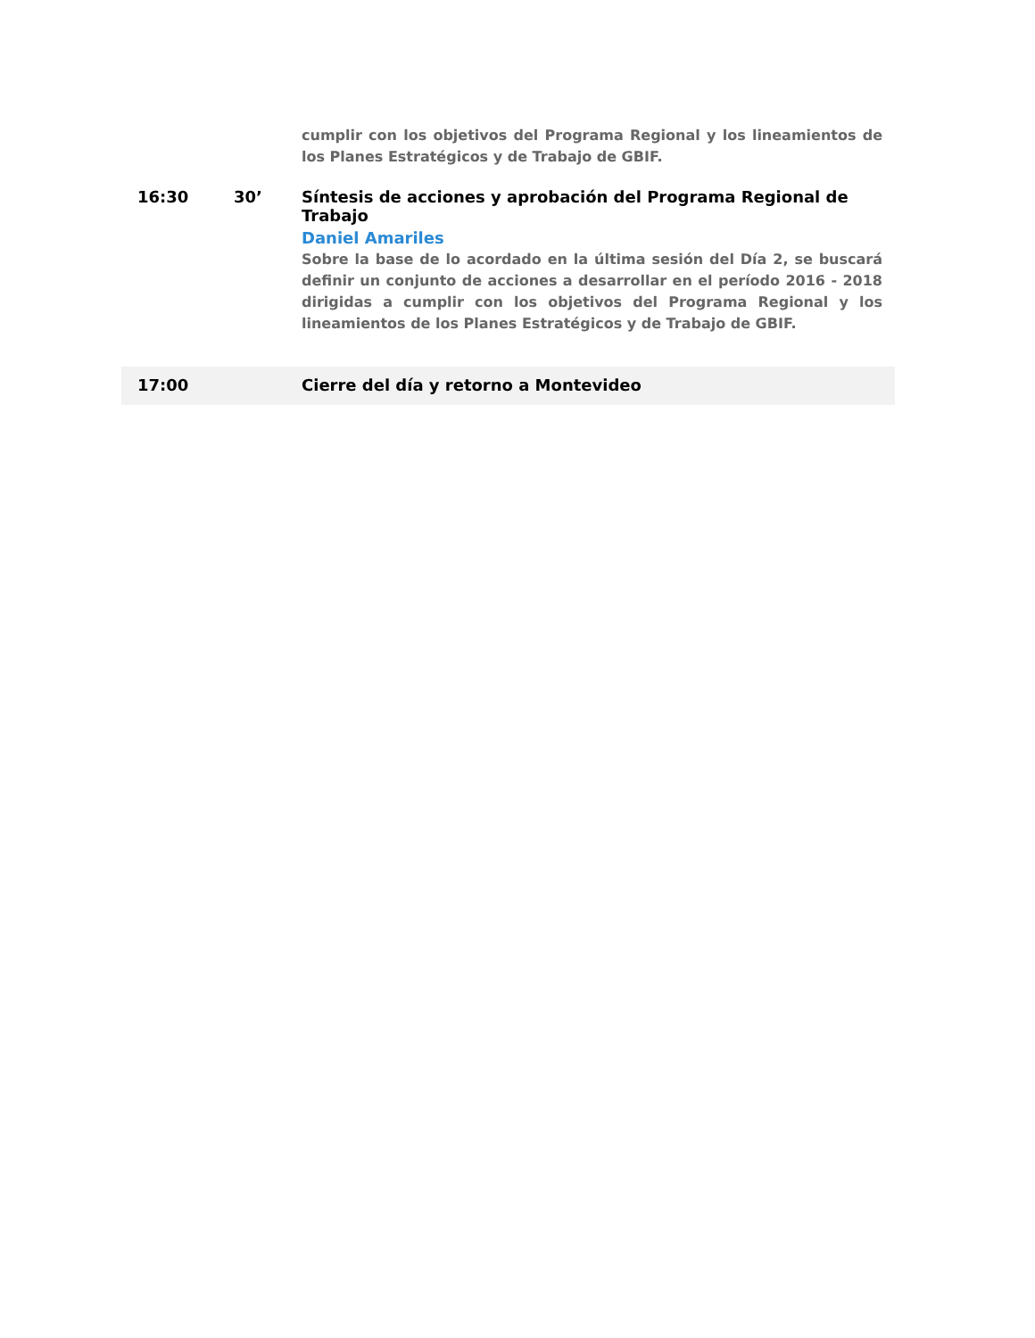| | | cumplir con los objetivos del Programa Regional y los lineamientos de los Planes Estratégicos y de Trabajo de GBIF. |
| 16:30 | 30’ | Síntesis de acciones y aprobación del Programa Regional de Trabajo Daniel Amariles Sobre la base de lo acordado en la última sesión del Día 2, se buscará definir un conjunto de acciones a desarrollar en el período 2016 - 2018 dirigidas a cumplir con los objetivos del Programa Regional y los lineamientos de los Planes Estratégicos y de Trabajo de GBIF. |
| 17:00 | | Cierre del día y retorno a Montevideo |